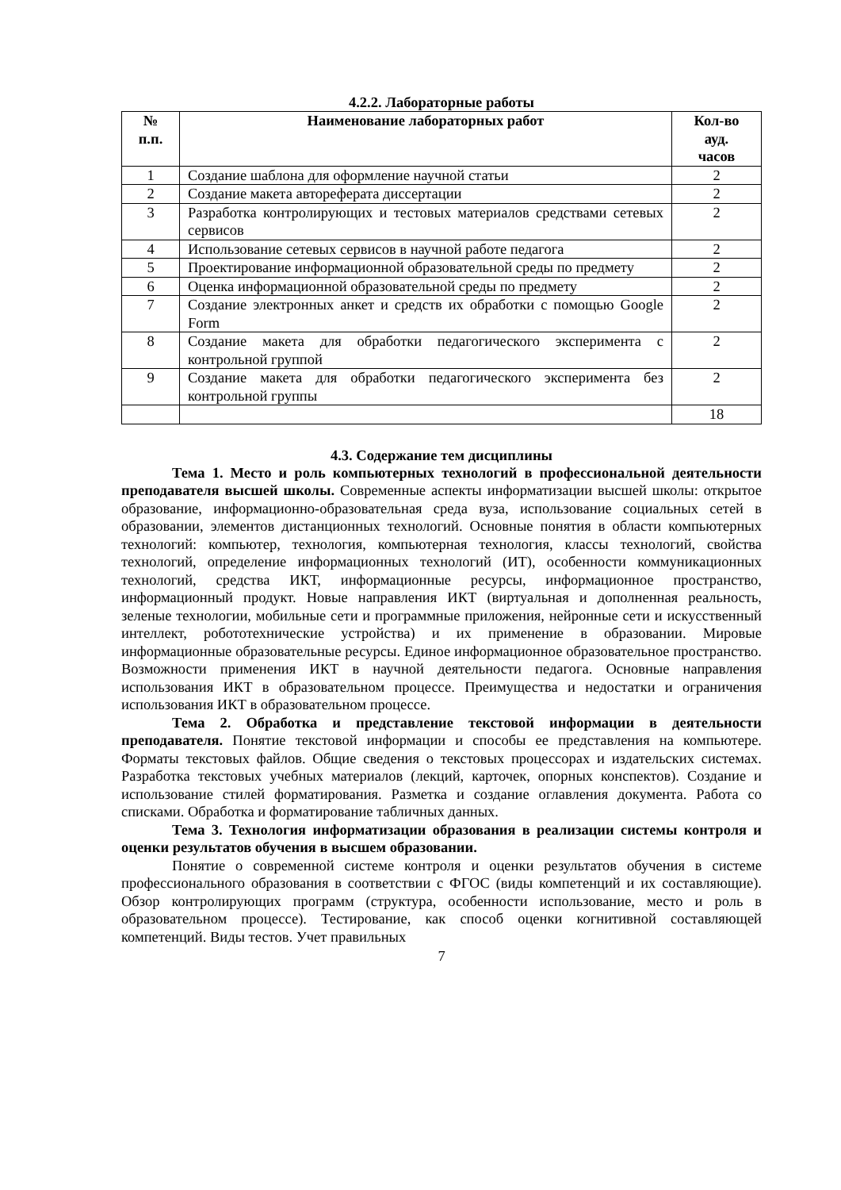4.2.2. Лабораторные работы
| № п.п. | Наименование лабораторных работ | Кол-во ауд. часов |
| --- | --- | --- |
| 1 | Создание шаблона для оформление научной статьи | 2 |
| 2 | Создание макета автореферата диссертации | 2 |
| 3 | Разработка контролирующих и тестовых материалов средствами сетевых сервисов | 2 |
| 4 | Использование сетевых сервисов в научной работе педагога | 2 |
| 5 | Проектирование информационной образовательной среды по предмету | 2 |
| 6 | Оценка информационной образовательной среды по предмету | 2 |
| 7 | Создание электронных анкет и средств их обработки с помощью Google Form | 2 |
| 8 | Создание макета для обработки педагогического эксперимента с контрольной группой | 2 |
| 9 | Создание макета для обработки педагогического эксперимента без контрольной группы | 2 |
| | | 18 |
4.3. Содержание тем дисциплины
Тема 1. Место и роль компьютерных технологий в профессиональной деятельности преподавателя высшей школы. Современные аспекты информатизации высшей школы: открытое образование, информационно-образовательная среда вуза, использование социальных сетей в образовании, элементов дистанционных технологий. Основные понятия в области компьютерных технологий: компьютер, технология, компьютерная технология, классы технологий, свойства технологий, определение информационных технологий (ИТ), особенности коммуникационных технологий, средства ИКТ, информационные ресурсы, информационное пространство, информационный продукт. Новые направления ИКТ (виртуальная и дополненная реальность, зеленые технологии, мобильные сети и программные приложения, нейронные сети и искусственный интеллект, робототехнические устройства) и их применение в образовании. Мировые информационные образовательные ресурсы. Единое информационное образовательное пространство. Возможности применения ИКТ в научной деятельности педагога. Основные направления использования ИКТ в образовательном процессе. Преимущества и недостатки и ограничения использования ИКТ в образовательном процессе.
Тема 2. Обработка и представление текстовой информации в деятельности преподавателя. Понятие текстовой информации и способы ее представления на компьютере. Форматы текстовых файлов. Общие сведения о текстовых процессорах и издательских системах. Разработка текстовых учебных материалов (лекций, карточек, опорных конспектов). Создание и использование стилей форматирования. Разметка и создание оглавления документа. Работа со списками. Обработка и форматирование табличных данных.
Тема 3. Технология информатизации образования в реализации системы контроля и оценки результатов обучения в высшем образовании.
Понятие о современной системе контроля и оценки результатов обучения в системе профессионального образования в соответствии с ФГОС (виды компетенций и их составляющие). Обзор контролирующих программ (структура, особенности использование, место и роль в образовательном процессе). Тестирование, как способ оценки когнитивной составляющей компетенций. Виды тестов. Учет правильных
7